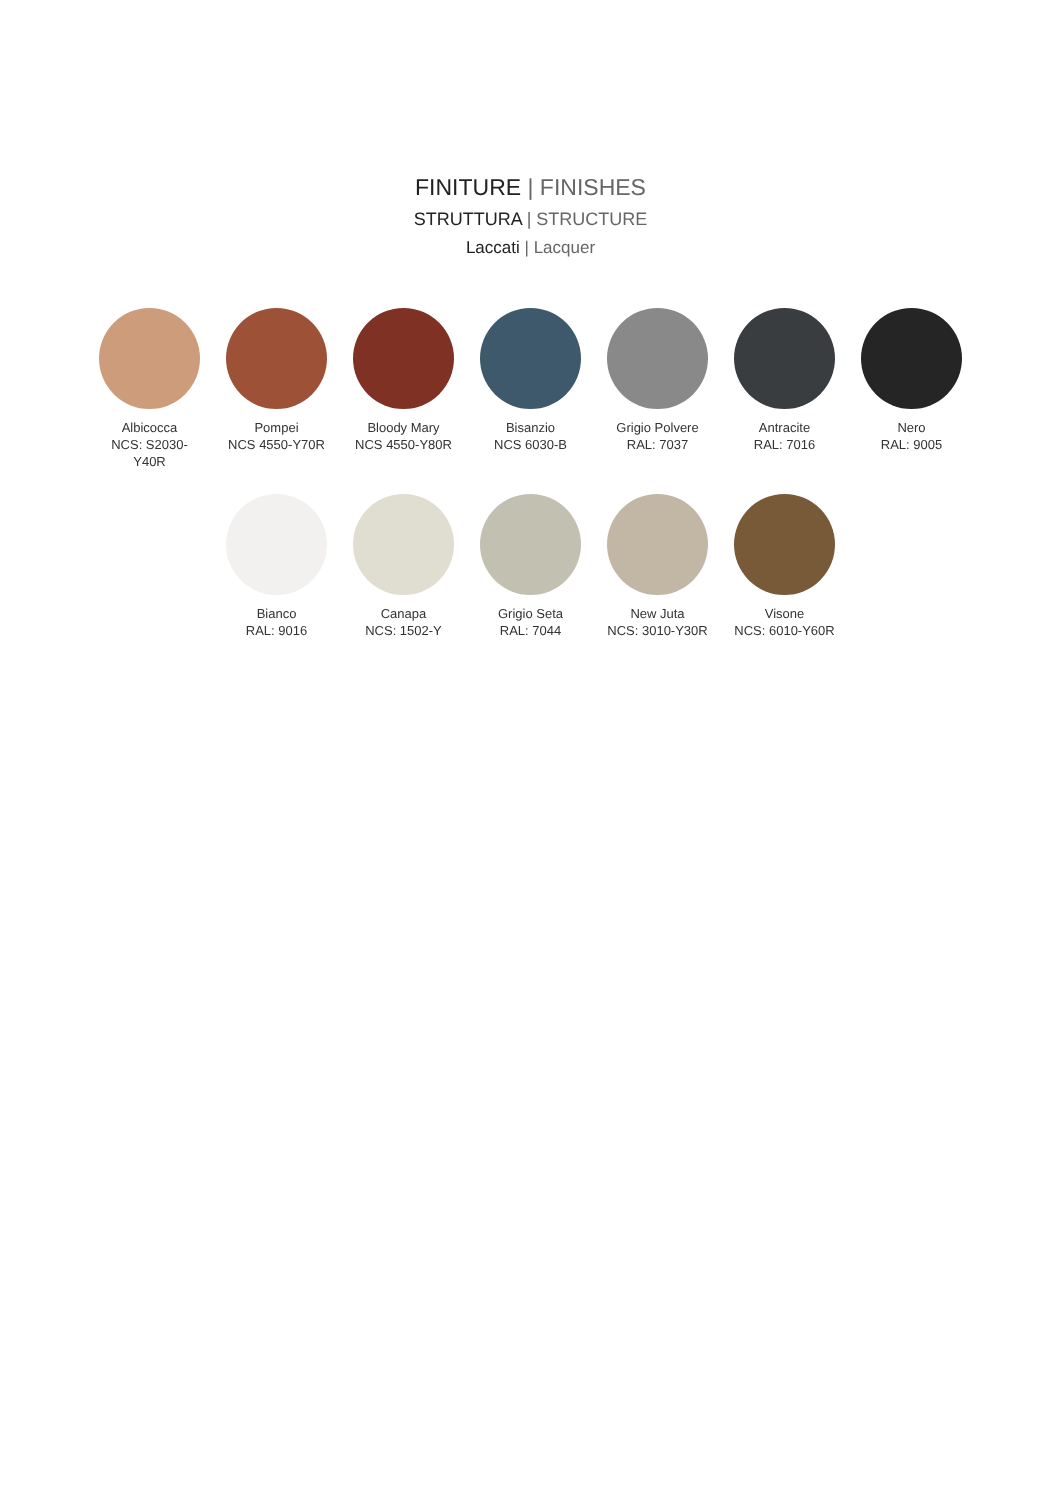FINITURE | FINISHES
STRUTTURA | STRUCTURE
Laccati | Lacquer
Albicocca
NCS: S2030-Y40R
Pompei
NCS 4550-Y70R
Bloody Mary
NCS 4550-Y80R
Bisanzio
NCS 6030-B
Grigio Polvere
RAL: 7037
Antracite
RAL: 7016
Nero
RAL: 9005
Bianco
RAL: 9016
Canapa
NCS: 1502-Y
Grigio Seta
RAL: 7044
New Juta
NCS: 3010-Y30R
Visone
NCS: 6010-Y60R